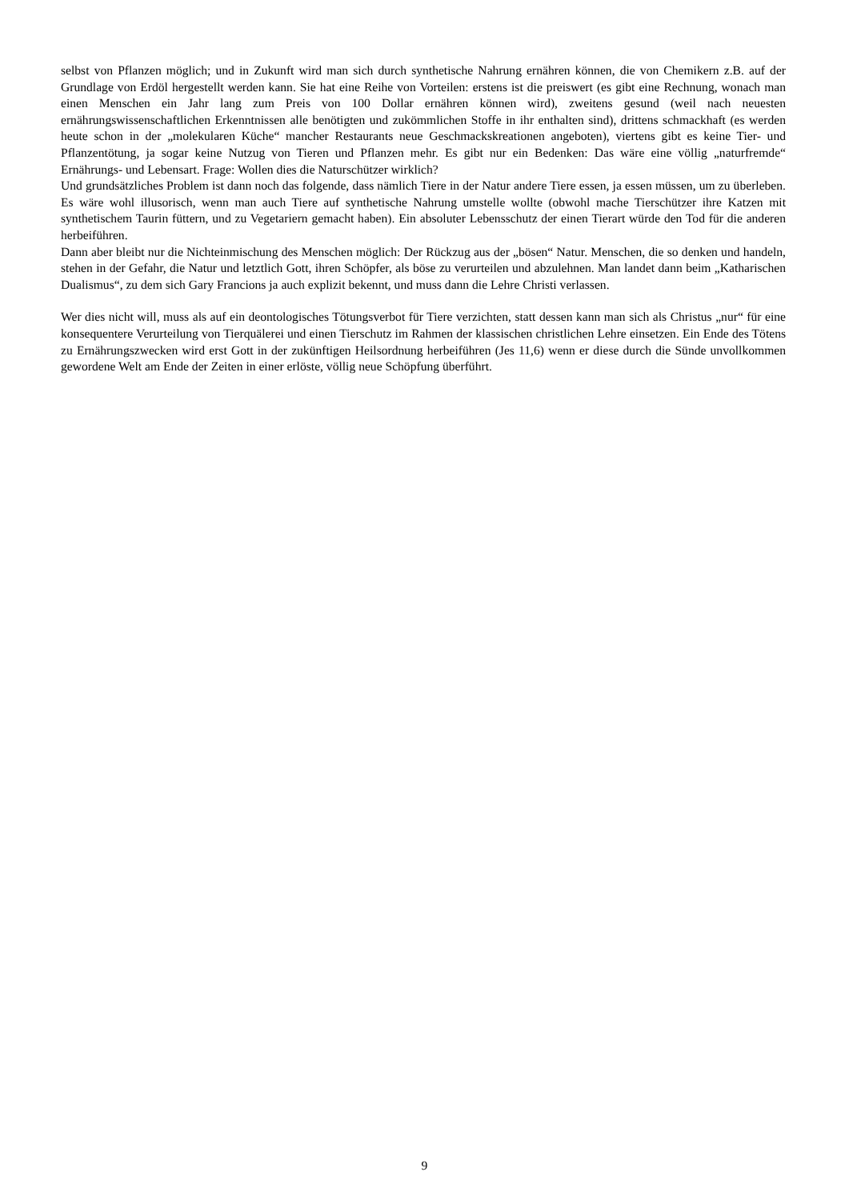selbst von Pflanzen möglich; und in Zukunft wird man sich durch synthetische Nahrung ernähren können, die von Chemikern z.B. auf der Grundlage von Erdöl hergestellt werden kann. Sie hat eine Reihe von Vorteilen: erstens ist die preiswert (es gibt eine Rechnung, wonach man einen Menschen ein Jahr lang zum Preis von 100 Dollar ernähren können wird), zweitens gesund (weil nach neuesten ernährungswissenschaftlichen Erkenntnissen alle benötigten und zukömmlichen Stoffe in ihr enthalten sind), drittens schmackhaft (es werden heute schon in der „molekularen Küche“ mancher Restaurants neue Geschmackskreationen angeboten), viertens gibt es keine Tier- und Pflanzentötung, ja sogar keine Nutzug von Tieren und Pflanzen mehr. Es gibt nur ein Bedenken: Das wäre eine völlig „naturfremde“ Ernährungs- und Lebensart. Frage: Wollen dies die Naturschützer wirklich?
Und grundsätzliches Problem ist dann noch das folgende, dass nämlich Tiere in der Natur andere Tiere essen, ja essen müssen, um zu überleben. Es wäre wohl illusorisch, wenn man auch Tiere auf synthetische Nahrung umstelle wollte (obwohl mache Tierschützer ihre Katzen mit synthetischem Taurin füttern, und zu Vegetariern gemacht haben). Ein absoluter Lebensschutz der einen Tierart würde den Tod für die anderen herbeiführen.
Dann aber bleibt nur die Nichteinmischung des Menschen möglich: Der Rückzug aus der „bösen“ Natur. Menschen, die so denken und handeln, stehen in der Gefahr, die Natur und letztlich Gott, ihren Schöpfer, als böse zu verurteilen und abzulehnen. Man landet dann beim „Katharischen Dualismus“, zu dem sich Gary Francions ja auch explizit bekennt, und muss dann die Lehre Christi verlassen.
Wer dies nicht will, muss als auf ein deontologisches Tötungsverbot für Tiere verzichten, statt dessen kann man sich als Christus „nur“ für eine konsequentere Verurteilung von Tierquälerei und einen Tierschutz im Rahmen der klassischen christlichen Lehre einsetzen. Ein Ende des Tötens zu Ernährungszwecken wird erst Gott in der zukünftigen Heilsordnung herbeiführen (Jes 11,6) wenn er diese durch die Sünde unvollkommen gewordene Welt am Ende der Zeiten in einer erlöste, völlig neue Schöpfung überführt.
9